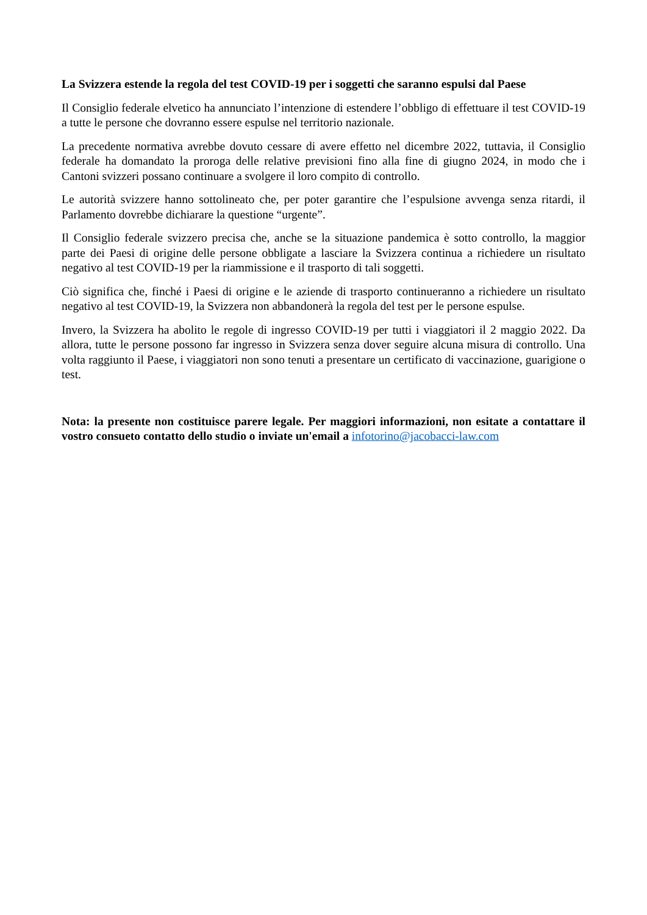La Svizzera estende la regola del test COVID-19 per i soggetti che saranno espulsi dal Paese
Il Consiglio federale elvetico ha annunciato l’intenzione di estendere l’obbligo di effettuare il test COVID-19 a tutte le persone che dovranno essere espulse nel territorio nazionale.
La precedente normativa avrebbe dovuto cessare di avere effetto nel dicembre 2022, tuttavia, il Consiglio federale ha domandato la proroga delle relative previsioni fino alla fine di giugno 2024, in modo che i Cantoni svizzeri possano continuare a svolgere il loro compito di controllo.
Le autorità svizzere hanno sottolineato che, per poter garantire che l’espulsione avvenga senza ritardi, il Parlamento dovrebbe dichiarare la questione “urgente”.
Il Consiglio federale svizzero precisa che, anche se la situazione pandemica è sotto controllo, la maggior parte dei Paesi di origine delle persone obbligate a lasciare la Svizzera continua a richiedere un risultato negativo al test COVID-19 per la riammissione e il trasporto di tali soggetti.
Ciò significa che, finché i Paesi di origine e le aziende di trasporto continueranno a richiedere un risultato negativo al test COVID-19, la Svizzera non abbandonerà la regola del test per le persone espulse.
Invero, la Svizzera ha abolito le regole di ingresso COVID-19 per tutti i viaggiatori il 2 maggio 2022. Da allora, tutte le persone possono far ingresso in Svizzera senza dover seguire alcuna misura di controllo. Una volta raggiunto il Paese, i viaggiatori non sono tenuti a presentare un certificato di vaccinazione, guarigione o test.
Nota: la presente non costituisce parere legale. Per maggiori informazioni, non esitate a contattare il vostro consueto contatto dello studio o inviate un'email a infotorino@jacobacci-law.com